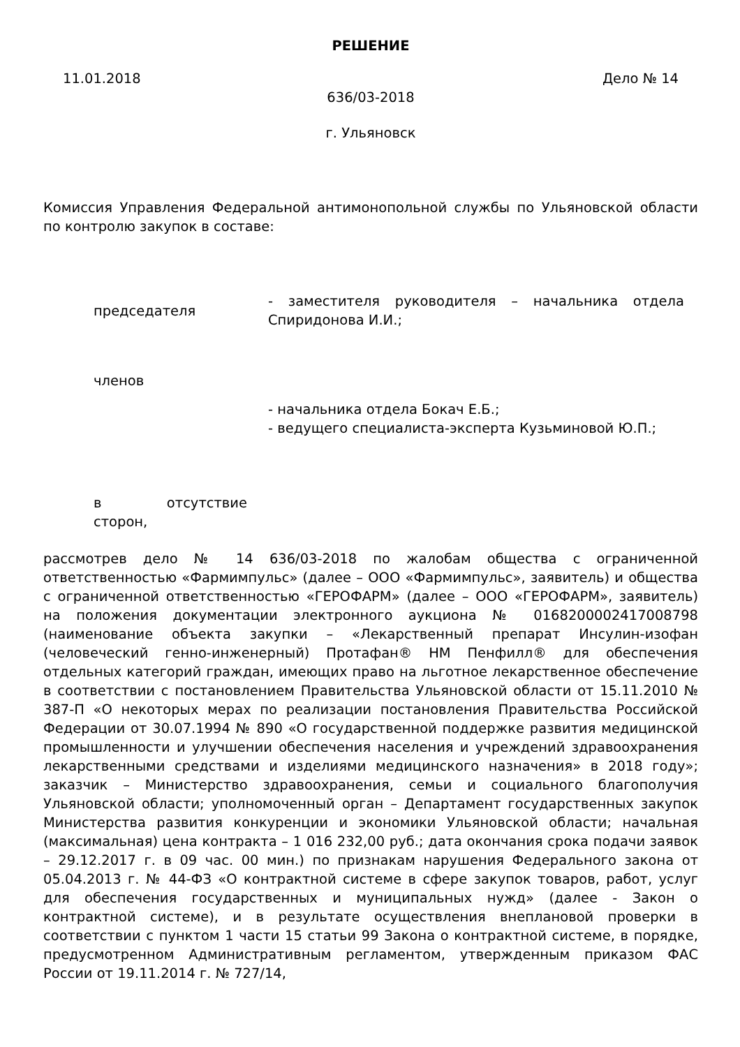РЕШЕНИЕ
11.01.2018 Дело № 14
636/03-2018
г. Ульяновск
Комиссия Управления Федеральной антимонопольной службы по Ульяновской области по контролю закупок в составе:
председателя
- заместителя руководителя – начальника отдела Спиридонова И.И.;
членов
- начальника отдела Бокач Е.Б.;
- ведущего специалиста-эксперта Кузьминовой Ю.П.;
в отсутствие
сторон,
рассмотрев дело № 14 636/03-2018 по жалобам общества с ограниченной ответственностью «Фармимпульс» (далее – ООО «Фармимпульс», заявитель) и общества с ограниченной ответственностью «ГЕРОФАРМ» (далее – ООО «ГЕРОФАРМ», заявитель) на положения документации электронного аукциона № 0168200002417008798 (наименование объекта закупки – «Лекарственный препарат Инсулин-изофан (человеческий генно-инженерный) Протафан® НМ Пенфилл® для обеспечения отдельных категорий граждан, имеющих право на льготное лекарственное обеспечение в соответствии с постановлением Правительства Ульяновской области от 15.11.2010 № 387-П «О некоторых мерах по реализации постановления Правительства Российской Федерации от 30.07.1994 № 890 «О государственной поддержке развития медицинской промышленности и улучшении обеспечения населения и учреждений здравоохранения лекарственными средствами и изделиями медицинского назначения» в 2018 году»; заказчик – Министерство здравоохранения, семьи и социального благополучия Ульяновской области; уполномоченный орган – Департамент государственных закупок Министерства развития конкуренции и экономики Ульяновской области; начальная (максимальная) цена контракта – 1 016 232,00 руб.; дата окончания срока подачи заявок – 29.12.2017 г. в 09 час. 00 мин.) по признакам нарушения Федерального закона от 05.04.2013 г. № 44-ФЗ «О контрактной системе в сфере закупок товаров, работ, услуг для обеспечения государственных и муниципальных нужд» (далее - Закон о контрактной системе), и в результате осуществления внеплановой проверки в соответствии с пунктом 1 части 15 статьи 99 Закона о контрактной системе, в порядке, предусмотренном Административным регламентом, утвержденным приказом ФАС России от 19.11.2014 г. № 727/14,